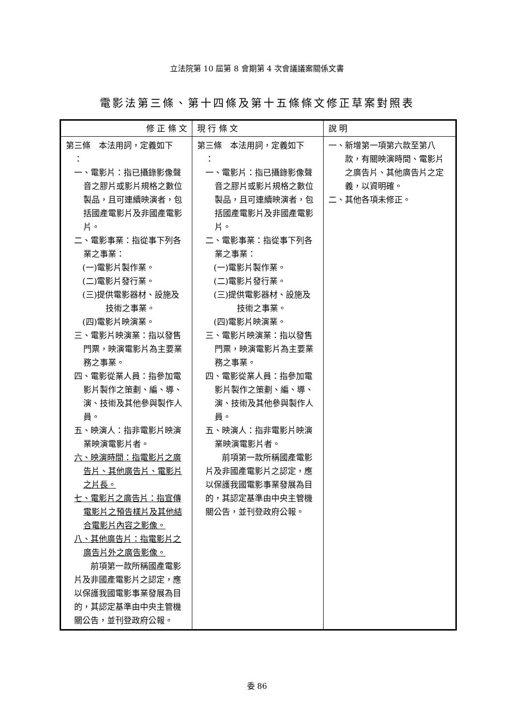立法院第 10 屆第 8 會期第 4 次會議議案關係文書
電影法第三條、第十四條及第十五條條文修正草案對照表
| 修 正 條 文 | 現 行 條 文 | 說 明 |
| --- | --- | --- |
| 第三條 本法用詞，定義如下 ： 一、電影片：指已攝錄影像聲音之膠片或影片規格之數位製品，且可連續映演者，包括國產電影片及非國產電影片。 二、電影事業：指從事下列各業之事業： (一)電影片製作業。 (二)電影片發行業。 (三)提供電影器材、設施及技術之事業。 (四)電影片映演業。 三、電影片映演業：指以發售門票，映演電影片為主要業務之事業。 四、電影從業人員：指參加電影片製作之策劃、編、導、演、技術及其他參與製作人員。 五、映演人：指非電影片映演業映演電影片者。 六、映演時間：指電影片之廣告片、其他廣告片、電影片之片長。 七、電影片之廣告片：指宣傳電影片之預告樣片及其他結合電影片內容之影像。 八、其他廣告片：指電影片之廣告片外之廣告影像。 前項第一款所稱國產電影片及非國產電影片之認定，應以保護我國電影事業發展為目的，其認定基準由中央主管機關公告，並刊登政府公報。 | 第三條 本法用詞，定義如下 ： 一、電影片：指已攝錄影像聲音之膠片或影片規格之數位製品，且可連續映演者，包括國產電影片及非國產電影片。 二、電影事業：指從事下列各業之事業： (一)電影片製作業。 (二)電影片發行業。 (三)提供電影器材、設施及技術之事業。 (四)電影片映演業。 三、電影片映演業：指以發售門票，映演電影片為主要業務之事業。 四、電影從業人員：指參加電影片製作之策劃、編、導、演、技術及其他參與製作人員。 五、映演人：指非電影片映演業映演電影片者。 前項第一款所稱國產電影片及非國產電影片之認定，應以保護我國電影事業發展為目的，其認定基準由中央主管機關公告，並刊登政府公報。 | 一、新增第一項第六款至第八款，有關映演時間、電影片之廣告片、其他廣告片之定義，以資明確。 二、其他各項未修正。 |
委 86